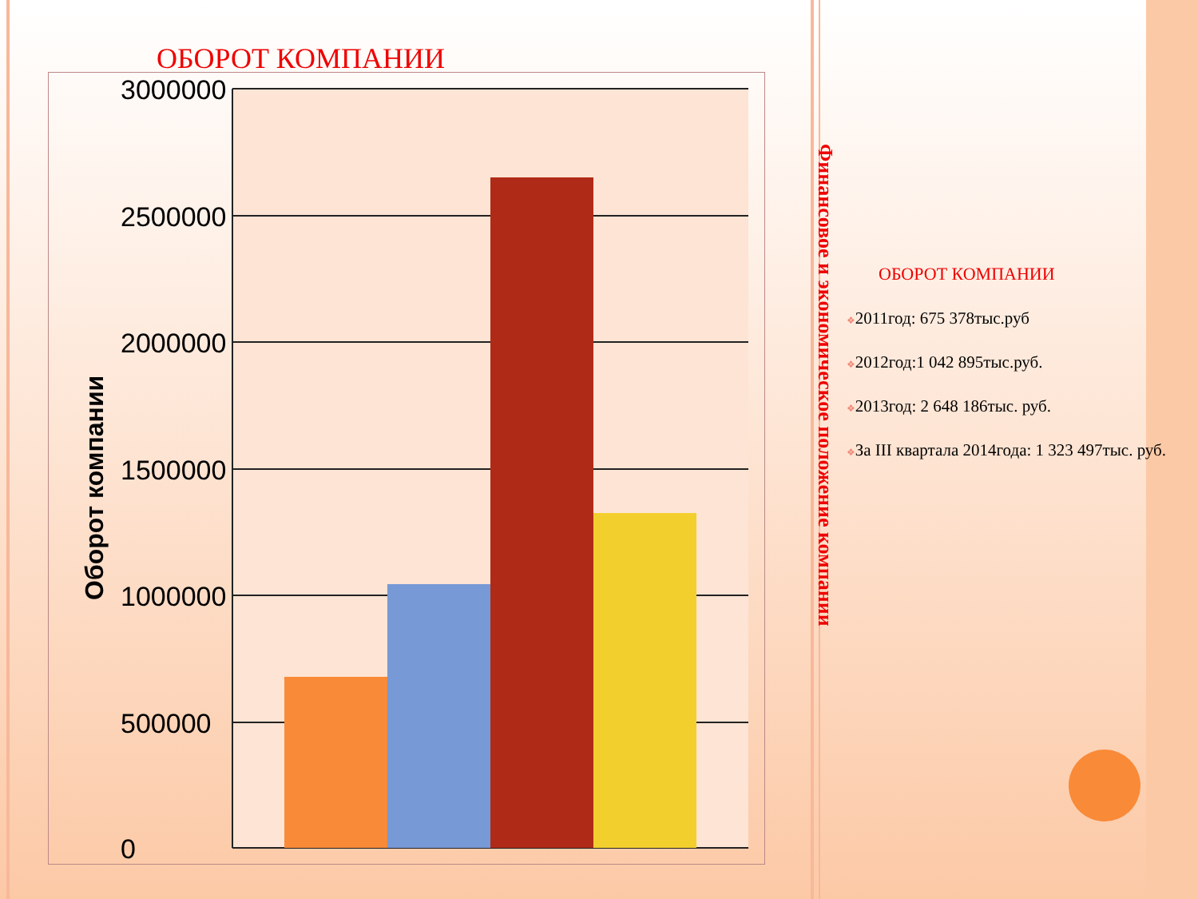ОБОРОТ КОМПАНИИ
3000000
2500000
2000000
1500000
1000000
500000
0
Оборот компании
Финансовое и экономическое положение компании
ОБОРОТ КОМПАНИИ
❖2011год: 675 378тыс.руб
❖2012год:1 042 895тыс.руб.
❖2013год: 2 648 186тыс. руб.
❖За III квартала 2014года: 1 323 497тыс. руб.